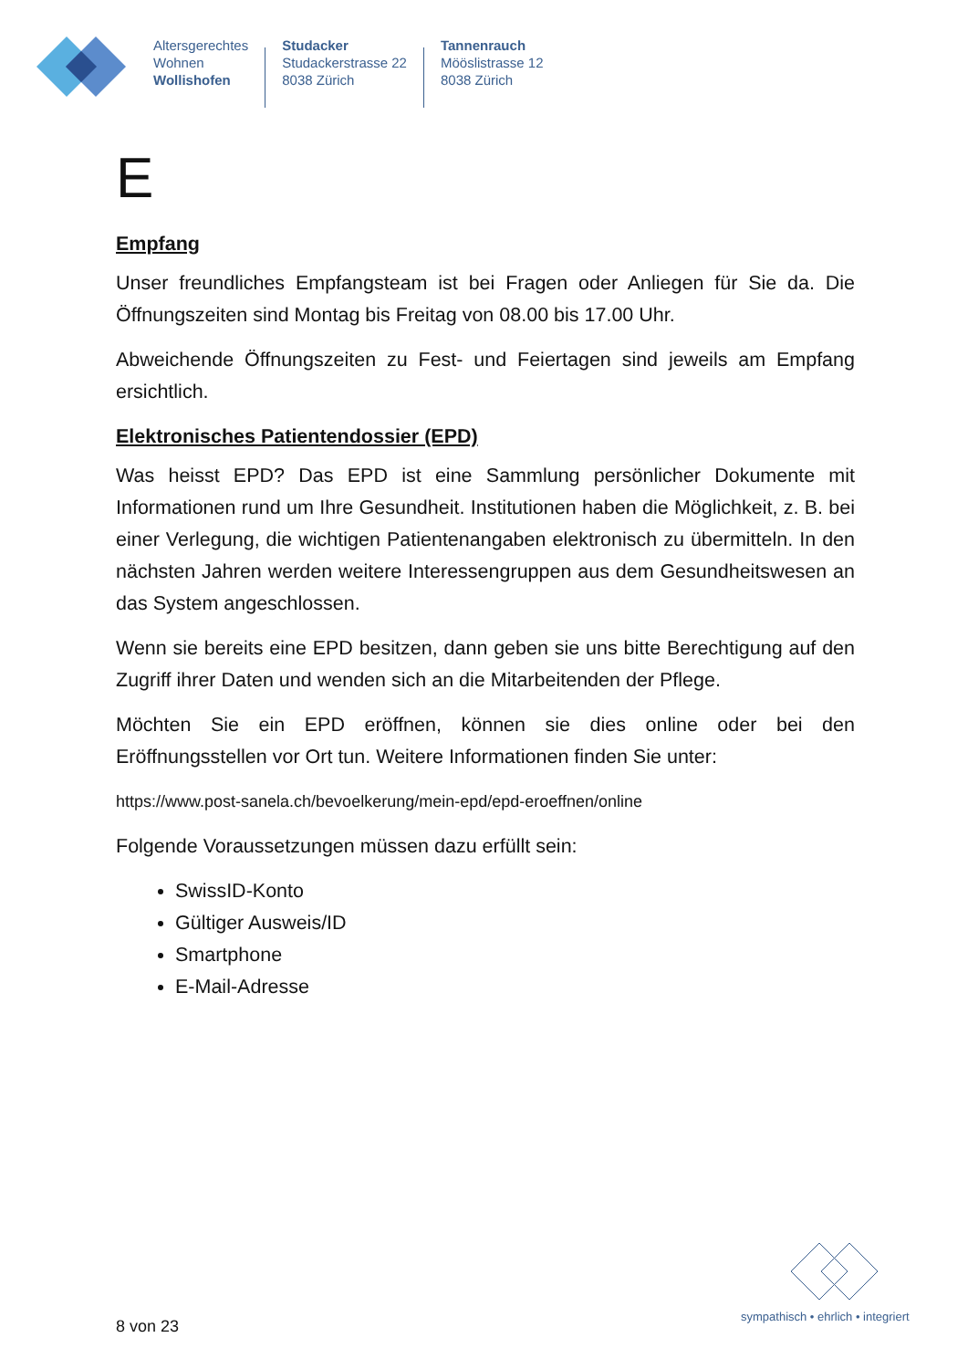Altersgerechtes
Wohnen
Wollishofen
Studacker
Studackerstrasse 22
8038 Zürich
Tannenrauch
Mööslistrasse 12
8038 Zürich
E
Empfang
Unser freundliches Empfangsteam ist bei Fragen oder Anliegen für Sie da. Die Öffnungszeiten sind Montag bis Freitag von 08.00 bis 17.00 Uhr.
Abweichende Öffnungszeiten zu Fest- und Feiertagen sind jeweils am Empfang ersichtlich.
Elektronisches Patientendossier (EPD)
Was heisst EPD? Das EPD ist eine Sammlung persönlicher Dokumente mit Informationen rund um Ihre Gesundheit. Institutionen haben die Möglichkeit, z. B. bei einer Verlegung, die wichtigen Patientenangaben elektronisch zu übermitteln. In den nächsten Jahren werden weitere Interessengruppen aus dem Gesundheitswesen an das System angeschlossen.
Wenn sie bereits eine EPD besitzen, dann geben sie uns bitte Berechtigung auf den Zugriff ihrer Daten und wenden sich an die Mitarbeitenden der Pflege.
Möchten Sie ein EPD eröffnen, können sie dies online oder bei den Eröffnungsstellen vor Ort tun. Weitere Informationen finden Sie unter:
https://www.post-sanela.ch/bevoelkerung/mein-epd/epd-eroeffnen/online
Folgende Voraussetzungen müssen dazu erfüllt sein:
SwissID-Konto
Gültiger Ausweis/ID
Smartphone
E-Mail-Adresse
8 von 23
sympathisch • ehrlich • integriert